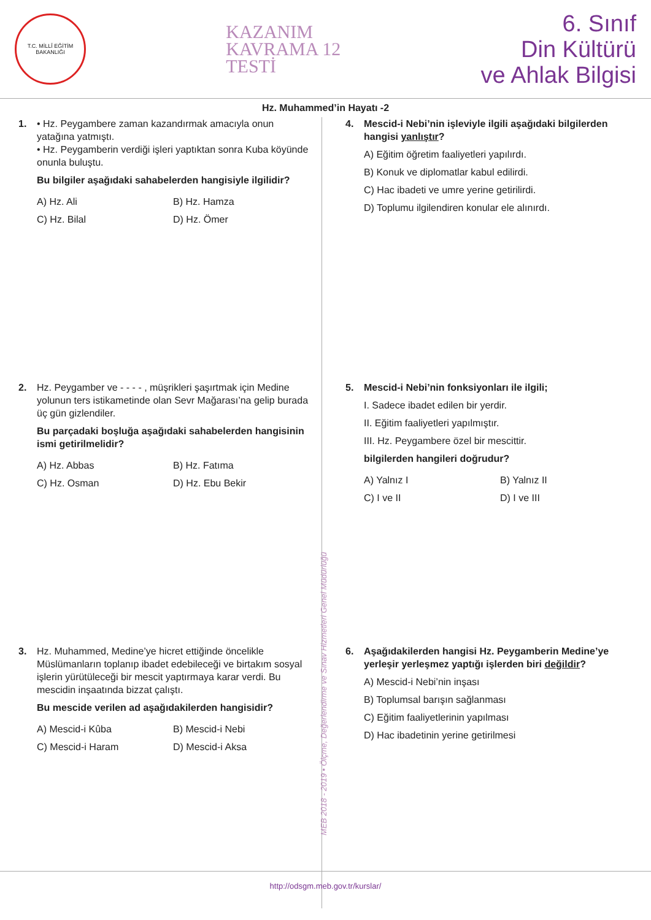T.C. MİLLÎ EĞİTİM BAKANLIĞI
KAZANIM
KAVRAMA 12
TESTİ
6. Sınıf
Din Kültürü
ve Ahlak Bilgisi
Hz. Muhammed’in Hayatı -2
1.
• Hz. Peygambere zaman kazandırmak amacıyla onun yatağına yatmıştı.
• Hz. Peygamberin verdiği işleri yaptıktan sonra Kuba köyünde onunla buluştu.
Bu bilgiler aşağıdaki sahabelerden hangisiyle ilgilidir?
A) Hz. Ali B) Hz. Hamza C) Hz. Bilal D) Hz. Ömer
2.
Hz. Peygamber ve - - - - , müşrikleri şaşırtmak için Medine yolunun ters istikametinde olan Sevr Mağarası’na gelip burada üç gün gizlendiler.
Bu parçadaki boşluğa aşağıdaki sahabelerden hangisinin ismi getirilmelidir?
A) Hz. Abbas B) Hz. Fatıma C) Hz. Osman D) Hz. Ebu Bekir
3.
Hz. Muhammed, Medine’ye hicret ettiğinde öncelikle Müslümanların toplanıp ibadet edebileceği ve birtakım sosyal işlerin yürütüleceği bir mescit yaptırmaya karar verdi. Bu mescidin inşaatında bizzat çalıştı.
Bu mescide verilen ad aşağıdakilerden hangisidir?
A) Mescid-i Kûba B) Mescid-i Nebi C) Mescid-i Haram D) Mescid-i Aksa
4.
Mescid-i Nebi’nin işleviyle ilgili aşağıdaki bilgilerden hangisi yanlıştır?
A) Eğitim öğretim faaliyetleri yapılırdı.
B) Konuk ve diplomatlar kabul edilirdi.
C) Hac ibadeti ve umre yerine getirilirdi.
D) Toplumu ilgilendiren konular ele alınırdı.
5.
Mescid-i Nebi’nin fonksiyonları ile ilgili;
I. Sadece ibadet edilen bir yerdir.
II. Eğitim faaliyetleri yapılmıştır.
III. Hz. Peygambere özel bir mescittir.
bilgilerden hangileri doğrudur?
A) Yalnız I B) Yalnız II C) I ve II D) I ve III
6.
Aşağıdakilerden hangisi Hz. Peygamberin Medine’ye yerleşir yerleşmez yaptığı işlerden biri değildir?
A) Mescid-i Nebi’nin inşası
B) Toplumsal barışın sağlanması
C) Eğitim faaliyetlerinin yapılması
D) Hac ibadetinin yerine getirilmesi
MEB 2018 - 2019 • Ölçme, Değerlendirme ve Sınav Hizmetleri Genel Müdürlüğü
http://odsgm.meb.gov.tr/kurslar/